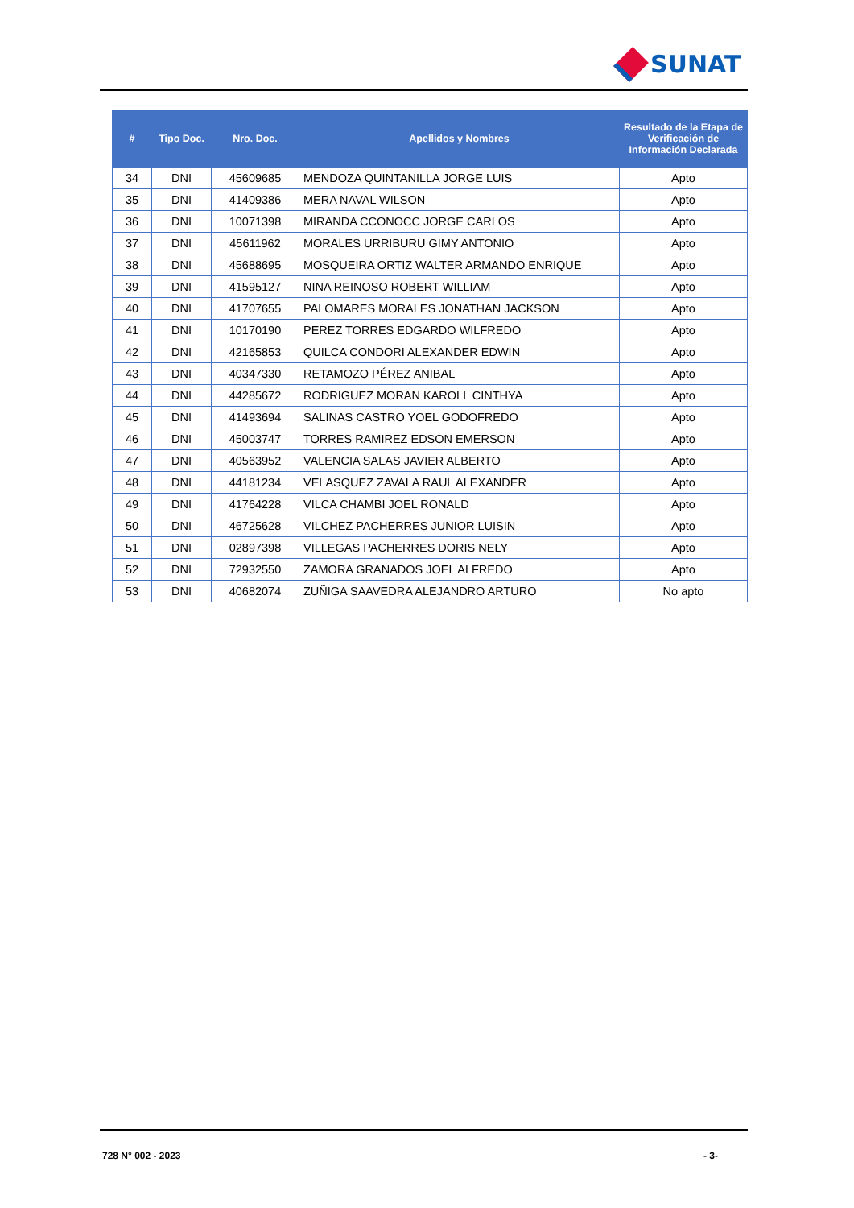SUNAT
| # | Tipo Doc. | Nro. Doc. | Apellidos y Nombres | Resultado de la Etapa de Verificación de Información Declarada |
| --- | --- | --- | --- | --- |
| 34 | DNI | 45609685 | MENDOZA QUINTANILLA JORGE LUIS | Apto |
| 35 | DNI | 41409386 | MERA NAVAL WILSON | Apto |
| 36 | DNI | 10071398 | MIRANDA CCONOCC JORGE CARLOS | Apto |
| 37 | DNI | 45611962 | MORALES URRIBURU GIMY ANTONIO | Apto |
| 38 | DNI | 45688695 | MOSQUEIRA ORTIZ WALTER ARMANDO ENRIQUE | Apto |
| 39 | DNI | 41595127 | NINA REINOSO ROBERT WILLIAM | Apto |
| 40 | DNI | 41707655 | PALOMARES MORALES JONATHAN JACKSON | Apto |
| 41 | DNI | 10170190 | PEREZ TORRES EDGARDO WILFREDO | Apto |
| 42 | DNI | 42165853 | QUILCA CONDORI ALEXANDER EDWIN | Apto |
| 43 | DNI | 40347330 | RETAMOZO PÉREZ ANIBAL | Apto |
| 44 | DNI | 44285672 | RODRIGUEZ MORAN KAROLL CINTHYA | Apto |
| 45 | DNI | 41493694 | SALINAS CASTRO YOEL GODOFREDO | Apto |
| 46 | DNI | 45003747 | TORRES RAMIREZ EDSON EMERSON | Apto |
| 47 | DNI | 40563952 | VALENCIA SALAS JAVIER ALBERTO | Apto |
| 48 | DNI | 44181234 | VELASQUEZ ZAVALA RAUL ALEXANDER | Apto |
| 49 | DNI | 41764228 | VILCA CHAMBI JOEL RONALD | Apto |
| 50 | DNI | 46725628 | VILCHEZ PACHERRES JUNIOR LUISIN | Apto |
| 51 | DNI | 02897398 | VILLEGAS PACHERRES DORIS NELY | Apto |
| 52 | DNI | 72932550 | ZAMORA GRANADOS JOEL ALFREDO | Apto |
| 53 | DNI | 40682074 | ZUÑIGA SAAVEDRA ALEJANDRO ARTURO | No apto |
728 N° 002 - 2023 - 3-